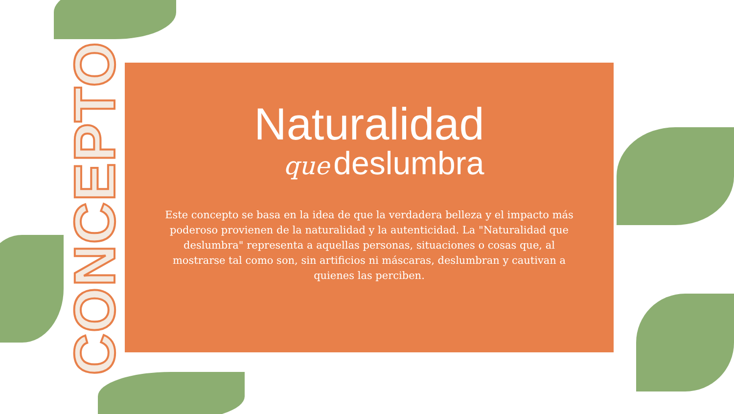CONCEPTO
Naturalidad
que deslumbra
Este concepto se basa en la idea de que la verdadera belleza y el impacto más poderoso provienen de la naturalidad y la autenticidad. La "Naturalidad que deslumbra" representa a aquellas personas, situaciones o cosas que, al mostrarse tal como son, sin artificios ni máscaras, deslumbran y cautivan a quienes las perciben.